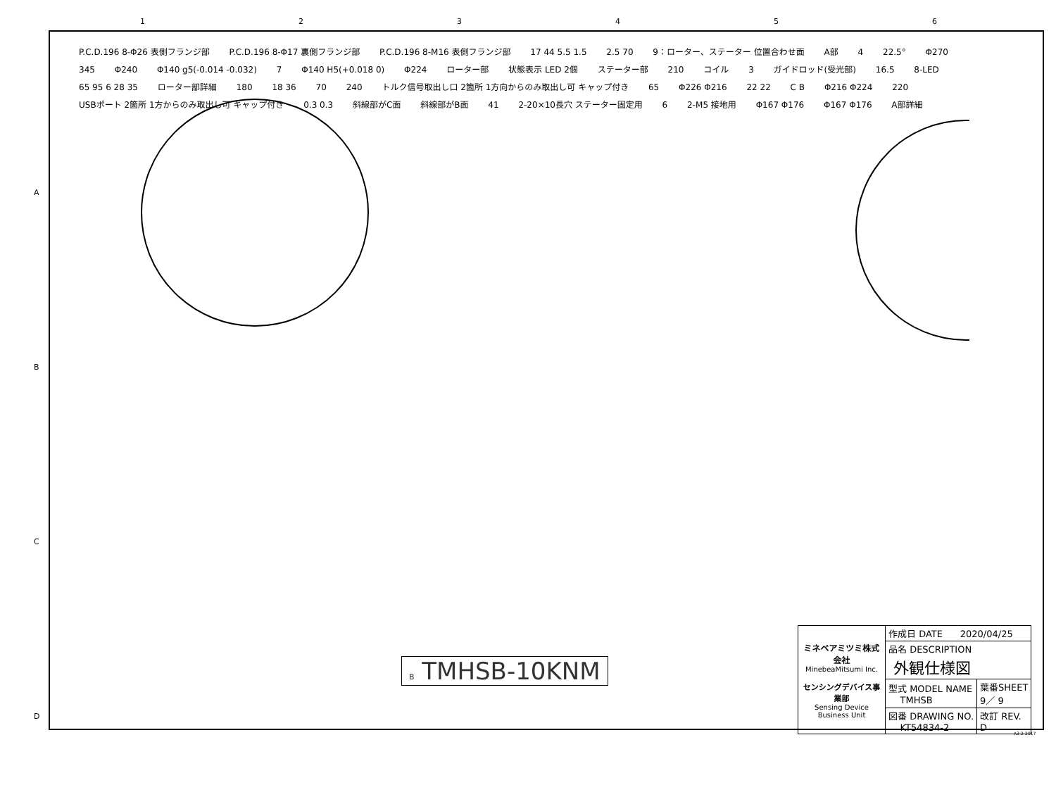123456
A
B
C
D
P.C.D.196 8-Φ26 表側フランジ部 P.C.D.196 8-Φ17 裏側フランジ部 P.C.D.196 8-M16 表側フランジ部 17 44 5.5 1.5 2.5 70 9：ローター、ステーター 位置合わせ面 A部 4 22.5° Φ270 345 Φ240 Φ140 g5(-0.014 -0.032) 7 Φ140 H5(+0.018 0) Φ224 ローター部 状態表示 LED 2個 ステーター部 210 コイル 3 ガイドロッド(受光部) 16.5 8-LED 65 95 6 28 35 ローター部詳細 180 18 36 70 240 トルク信号取出し口 2箇所 1方向からのみ取出し可 キャップ付き 65 Φ226 Φ216 22 22 C B Φ216 Φ224 220 USBポート 2箇所 1方からのみ取出し可 キャップ付き 0.3 0.3 斜線部がC面 斜線部がB面 41 2-20×10長穴 ステーター固定用 6 2-M5 接地用 Φ167 Φ176 Φ167 Φ176 A部詳細
B TMHSB-10KNM
| ミネベアミツミ株式会社 MinebeaMitsumi Inc. センシングデバイス事業部 Sensing Device Business Unit | 作成日 DATE 2020/04/25 | |
| | 品名 DESCRIPTION 外観仕様図 | |
| | 型式 MODEL NAME TMHSB | 葉番SHEET 9／ 9 |
| | 図番 DRAWING NO. KT54834-2 | 改訂 REV. D |
A3-2-2017